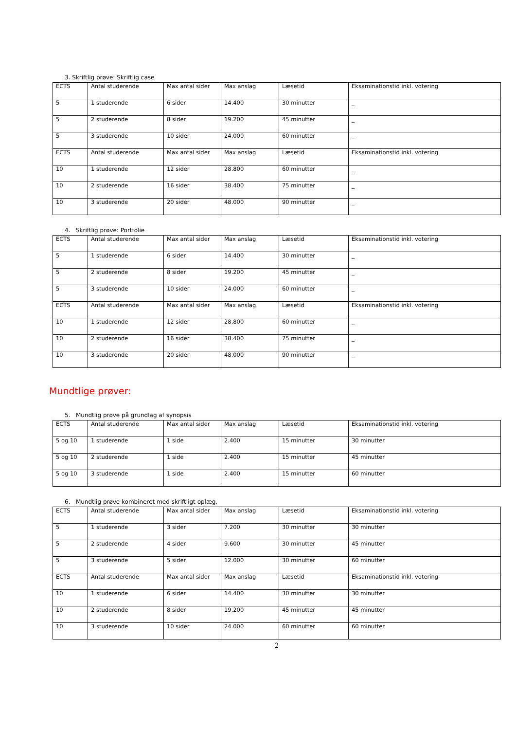3. Skriftlig prøve: Skriftlig case
| ECTS | Antal studerende | Max antal sider | Max anslag | Læsetid | Eksaminationstid inkl. votering |
| 5 | 1 studerende | 6 sider | 14.400 | 30 minutter | _ |
| 5 | 2 studerende | 8 sider | 19.200 | 45 minutter | _ |
| 5 | 3 studerende | 10 sider | 24.000 | 60 minutter | _ |
| ECTS | Antal studerende | Max antal sider | Max anslag | Læsetid | Eksaminationstid inkl. votering |
| 10 | 1 studerende | 12 sider | 28.800 | 60 minutter | _ |
| 10 | 2 studerende | 16 sider | 38.400 | 75 minutter | _ |
| 10 | 3 studerende | 20 sider | 48.000 | 90 minutter | _ |
4. Skriftlig prøve: Portfolie
| ECTS | Antal studerende | Max antal sider | Max anslag | Læsetid | Eksaminationstid inkl. votering |
| 5 | 1 studerende | 6 sider | 14.400 | 30 minutter | _ |
| 5 | 2 studerende | 8 sider | 19.200 | 45 minutter | _ |
| 5 | 3 studerende | 10 sider | 24.000 | 60 minutter | _ |
| ECTS | Antal studerende | Max antal sider | Max anslag | Læsetid | Eksaminationstid inkl. votering |
| 10 | 1 studerende | 12 sider | 28.800 | 60 minutter | _ |
| 10 | 2 studerende | 16 sider | 38.400 | 75 minutter | _ |
| 10 | 3 studerende | 20 sider | 48.000 | 90 minutter | _ |
Mundtlige prøver:
5. Mundtlig prøve på grundlag af synopsis
| ECTS | Antal studerende | Max antal sider | Max anslag | Læsetid | Eksaminationstid inkl. votering |
| 5 og 10 | 1 studerende | 1 side | 2.400 | 15 minutter | 30 minutter |
| 5 og 10 | 2 studerende | 1 side | 2.400 | 15 minutter | 45 minutter |
| 5 og 10 | 3 studerende | 1 side | 2.400 | 15 minutter | 60 minutter |
6. Mundtlig prøve kombineret med skriftligt oplæg.
| ECTS | Antal studerende | Max antal sider | Max anslag | Læsetid | Eksaminationstid inkl. votering |
| 5 | 1 studerende | 3 sider | 7.200 | 30 minutter | 30 minutter |
| 5 | 2 studerende | 4 sider | 9.600 | 30 minutter | 45 minutter |
| 5 | 3 studerende | 5 sider | 12.000 | 30 minutter | 60 minutter |
| ECTS | Antal studerende | Max antal sider | Max anslag | Læsetid | Eksaminationstid inkl. votering |
| 10 | 1 studerende | 6 sider | 14.400 | 30 minutter | 30 minutter |
| 10 | 2 studerende | 8 sider | 19.200 | 45 minutter | 45 minutter |
| 10 | 3 studerende | 10 sider | 24.000 | 60 minutter | 60 minutter |
2